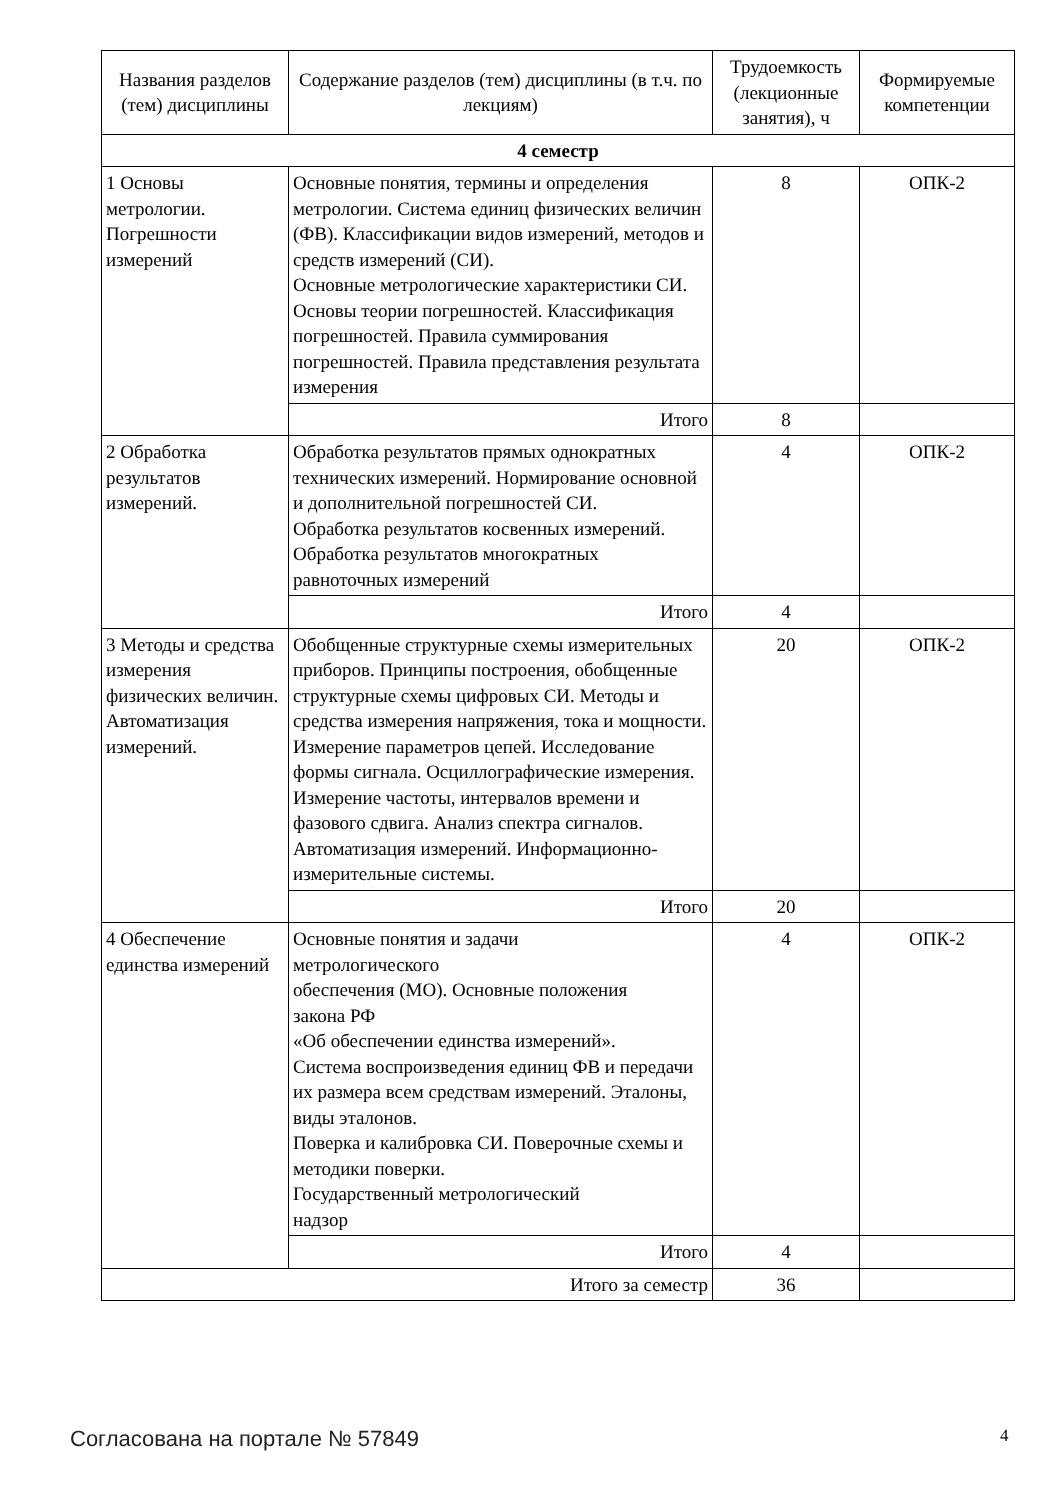| Названия разделов (тем) дисциплины | Содержание разделов (тем) дисциплины (в т.ч. по лекциям) | Трудоемкость (лекционные занятия), ч | Формируемые компетенции |
| --- | --- | --- | --- |
| 4 семестр | | | |
| 1 Основы метрологии. Погрешности измерений | Основные понятия, термины и определения метрологии. Система единиц физических величин (ФВ). Классификации видов измерений, методов и средств измерений (СИ). Основные метрологические характеристики СИ. Основы теории погрешностей. Классификация погрешностей. Правила суммирования погрешностей. Правила представления результата измерения | 8 | ОПК-2 |
| | Итого | 8 | |
| 2 Обработка результатов измерений. | Обработка результатов прямых однократных технических измерений. Нормирование основной и дополнительной погрешностей СИ. Обработка результатов косвенных измерений. Обработка результатов многократных равноточных измерений | 4 | ОПК-2 |
| | Итого | 4 | |
| 3 Методы и средства измерения физических величин. Автоматизация измерений. | Обобщенные структурные схемы измерительных приборов. Принципы построения, обобщенные структурные схемы цифровых СИ. Методы и средства измерения напряжения, тока и мощности. Измерение параметров цепей. Исследование формы сигнала. Осциллографические измерения. Измерение частоты, интервалов времени и фазового сдвига. Анализ спектра сигналов. Автоматизация измерений. Информационно-измерительные системы. | 20 | ОПК-2 |
| | Итого | 20 | |
| 4 Обеспечение единства измерений | Основные понятия и задачи метрологического обеспечения (МО). Основные положения закона РФ «Об обеспечении единства измерений». Система воспроизведения единиц ФВ и передачи их размера всем средствам измерений. Эталоны, виды эталонов. Поверка и калибровка СИ. Поверочные схемы и методики поверки. Государственный метрологический надзор | 4 | ОПК-2 |
| | Итого | 4 | |
| Итого за семестр | | 36 | |
Согласована на портале № 57849 4